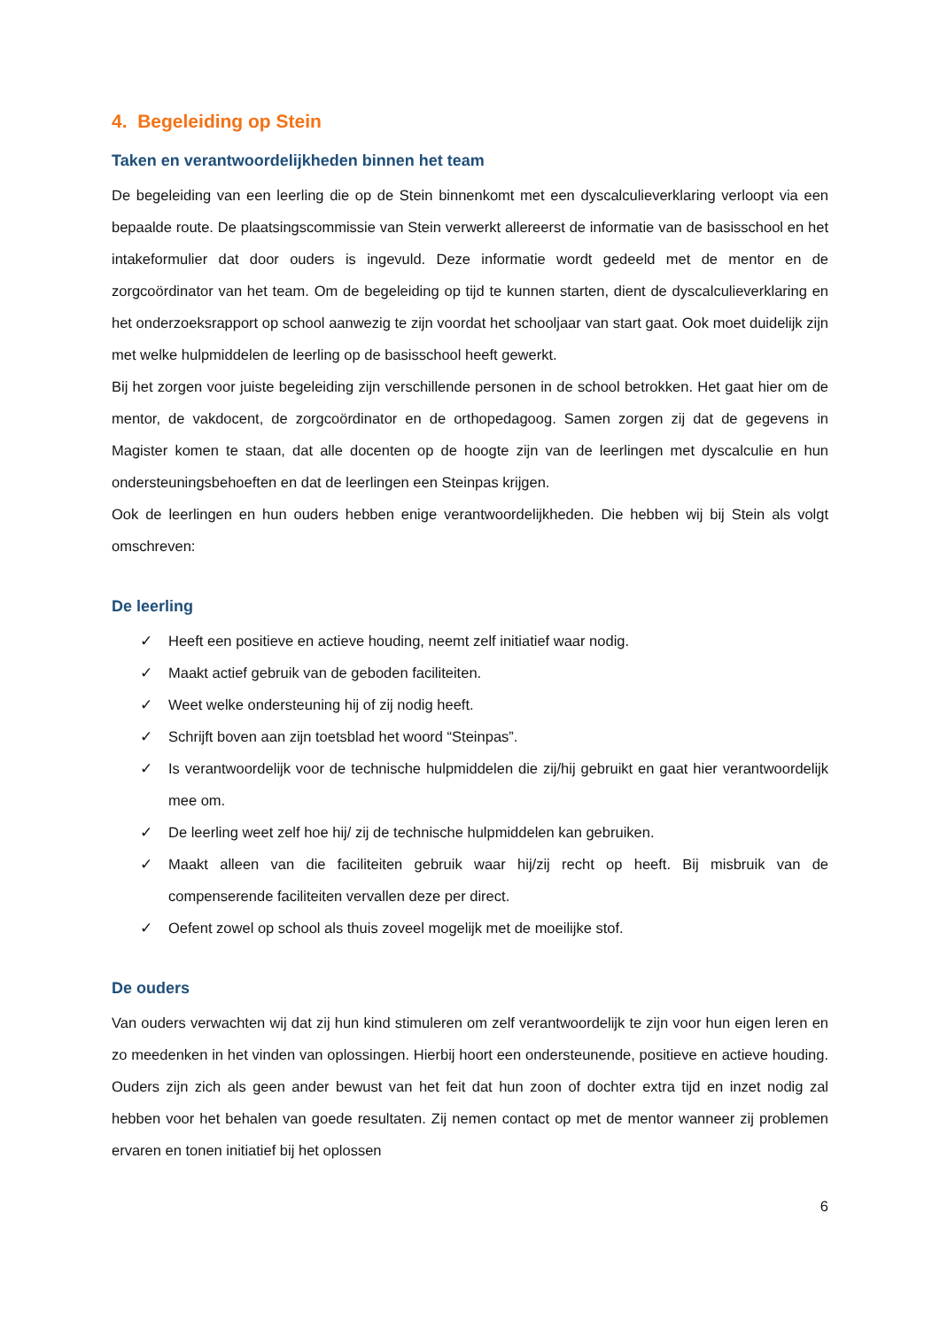4. Begeleiding op Stein
Taken en verantwoordelijkheden binnen het team
De begeleiding van een leerling die op de Stein binnenkomt met een dyscalculieverklaring verloopt via een bepaalde route. De plaatsingscommissie van Stein verwerkt allereerst de informatie van de basisschool en het intakeformulier dat door ouders is ingevuld. Deze informatie wordt gedeeld met de mentor en de zorgcoördinator van het team. Om de begeleiding op tijd te kunnen starten, dient de dyscalculieverklaring en het onderzoeksrapport op school aanwezig te zijn voordat het schooljaar van start gaat. Ook moet duidelijk zijn met welke hulpmiddelen de leerling op de basisschool heeft gewerkt.
Bij het zorgen voor juiste begeleiding zijn verschillende personen in de school betrokken. Het gaat hier om de mentor, de vakdocent, de zorgcoördinator en de orthopedagoog. Samen zorgen zij dat de gegevens in Magister komen te staan, dat alle docenten op de hoogte zijn van de leerlingen met dyscalculie en hun ondersteuningsbehoeften en dat de leerlingen een Steinpas krijgen.
Ook de leerlingen en hun ouders hebben enige verantwoordelijkheden. Die hebben wij bij Stein als volgt omschreven:
De leerling
✓ Heeft een positieve en actieve houding, neemt zelf initiatief waar nodig.
✓ Maakt actief gebruik van de geboden faciliteiten.
✓ Weet welke ondersteuning hij of zij nodig heeft.
✓ Schrijft boven aan zijn toetsblad het woord “Steinpas”.
✓ Is verantwoordelijk voor de technische hulpmiddelen die zij/hij gebruikt en gaat hier verantwoordelijk mee om.
✓ De leerling weet zelf hoe hij/ zij de technische hulpmiddelen kan gebruiken.
✓ Maakt alleen van die faciliteiten gebruik waar hij/zij recht op heeft. Bij misbruik van de compenserende faciliteiten vervallen deze per direct.
✓ Oefent zowel op school als thuis zoveel mogelijk met de moeilijke stof.
De ouders
Van ouders verwachten wij dat zij hun kind stimuleren om zelf verantwoordelijk te zijn voor hun eigen leren en zo meedenken in het vinden van oplossingen. Hierbij hoort een ondersteunende, positieve en actieve houding. Ouders zijn zich als geen ander bewust van het feit dat hun zoon of dochter extra tijd en inzet nodig zal hebben voor het behalen van goede resultaten. Zij nemen contact op met de mentor wanneer zij problemen ervaren en tonen initiatief bij het oplossen
6